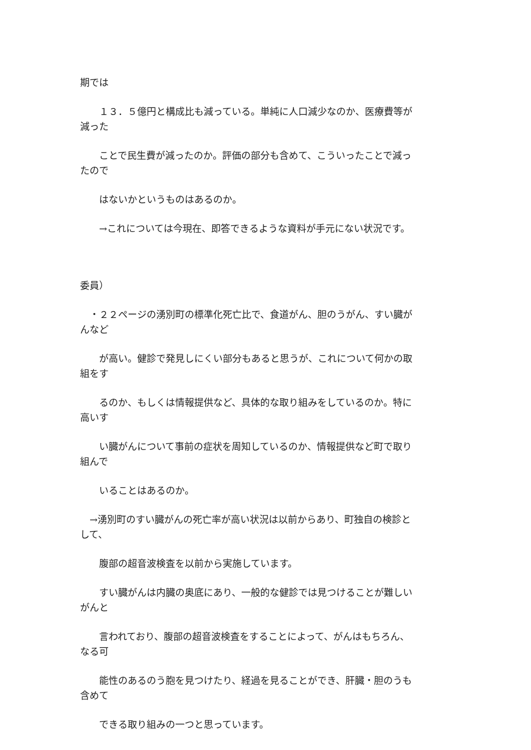期では
　　１３．５億円と構成比も減っている。単純に人口減少なのか、医療費等が
減った
　　ことで民生費が減ったのか。評価の部分も含めて、こういったことで減っ
たので
　　はないかというものはあるのか。
　　→これについては今現在、即答できるような資料が手元にない状況です。
委員）
　・２２ページの湧別町の標準化死亡比で、食道がん、胆のうがん、すい臓が
んなど
　　が高い。健診で発見しにくい部分もあると思うが、これについて何かの取
組をす
　　るのか、もしくは情報提供など、具体的な取り組みをしているのか。特に
高いす
　　い臓がんについて事前の症状を周知しているのか、情報提供など町で取り
組んで
　　いることはあるのか。
　→湧別町のすい臓がんの死亡率が高い状況は以前からあり、町独自の検診と
して、
　　腹部の超音波検査を以前から実施しています。
　　すい臓がんは内臓の奥底にあり、一般的な健診では見つけることが難しい
がんと
　　言われており、腹部の超音波検査をすることによって、がんはもちろん、
なる可
　　能性のあるのう胞を見つけたり、経過を見ることができ、肝臓・胆のうも
含めて
　　できる取り組みの一つと思っています。